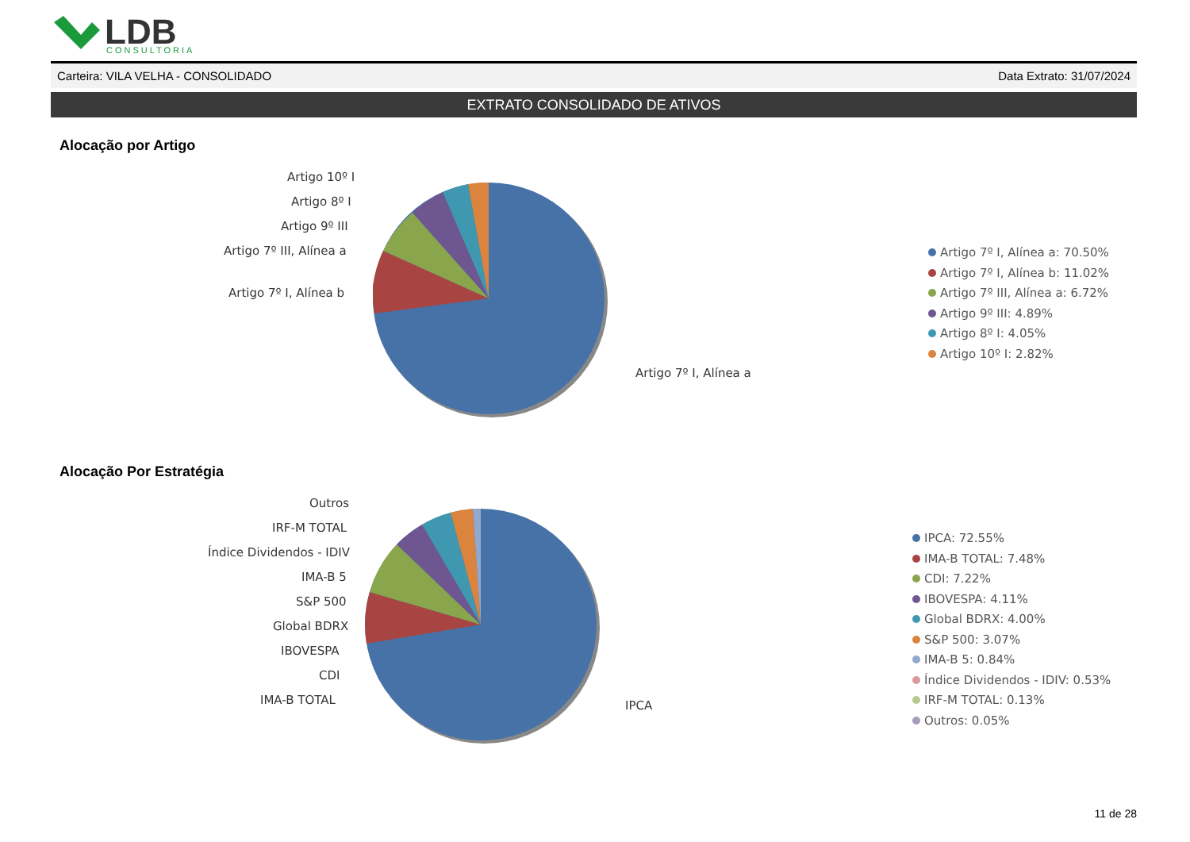LDB
CONSULTORIA
Carteira: VILA VELHA - CONSOLIDADO Data Extrato: 31/07/2024
EXTRATO CONSOLIDADO DE ATIVOS
Alocação por Artigo
Artigo 10º I
Artigo 8º I
Artigo 9º III
Artigo 7º III, Alínea a
Artigo 7º I, Alínea b
Artigo 7º I, Alínea a
Artigo 7º I, Alínea a: 70.50%
Artigo 7º I, Alínea b: 11.02%
Artigo 7º III, Alínea a: 6.72%
Artigo 9º III: 4.89%
Artigo 8º I: 4.05%
Artigo 10º I: 2.82%
Alocação Por Estratégia
Outros
IRF-M TOTAL
Índice Dividendos - IDIV
IMA-B 5
S&P 500
Global BDRX
IBOVESPA
CDI
IMA-B TOTAL IPCA
IPCA: 72.55%
IMA-B TOTAL: 7.48%
CDI: 7.22%
IBOVESPA: 4.11%
Global BDRX: 4.00%
S&P 500: 3.07%
IMA-B 5: 0.84%
Índice Dividendos - IDIV: 0.53%
IRF-M TOTAL: 0.13%
Outros: 0.05%
11 de 28